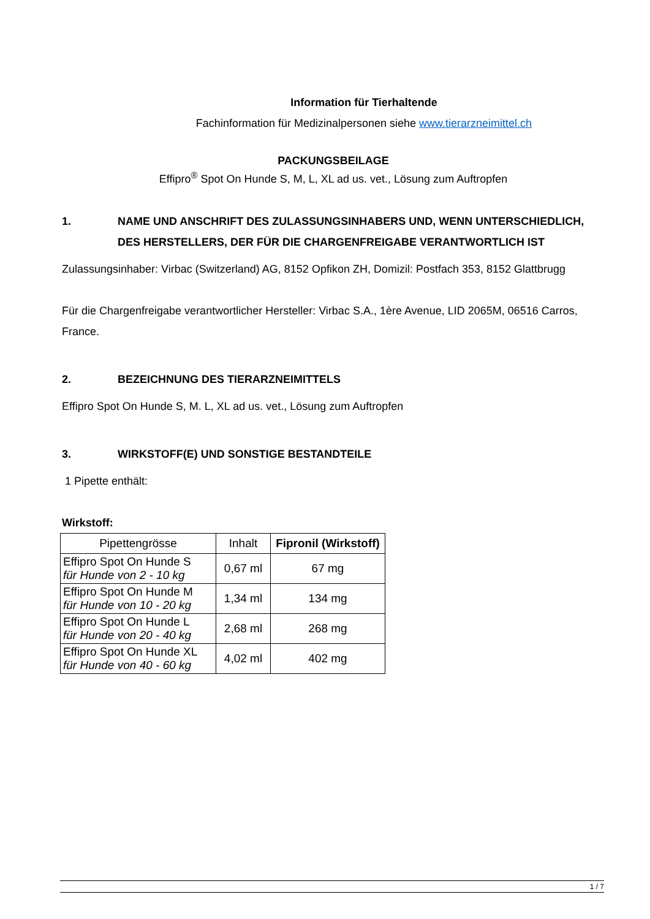Information für Tierhaltende
Fachinformation für Medizinalpersonen siehe www.tierarzneimittel.ch
PACKUNGSBEILAGE
Effipro<sup>®</sup> Spot On Hunde S, M, L, XL ad us. vet., Lösung zum Auftropfen
1. NAME UND ANSCHRIFT DES ZULASSUNGSINHABERS UND, WENN UNTERSCHIEDLICH, DES HERSTELLERS, DER FÜR DIE CHARGENFREIGABE VERANTWORTLICH IST
Zulassungsinhaber: Virbac (Switzerland) AG, 8152 Opfikon ZH, Domizil: Postfach 353, 8152 Glattbrugg
Für die Chargenfreigabe verantwortlicher Hersteller: Virbac S.A., 1ère Avenue, LID 2065M, 06516 Carros, France.
2. BEZEICHNUNG DES TIERARZNEIMITTELS
Effipro Spot On Hunde S, M. L, XL ad us. vet., Lösung zum Auftropfen
3. WIRKSTOFF(E) UND SONSTIGE BESTANDTEILE
1 Pipette enthält:
Wirkstoff:
| Pipettengrösse | Inhalt | Fipronil (Wirkstoff) |
| --- | --- | --- |
| Effipro Spot On Hunde S für Hunde von 2 - 10 kg | 0,67 ml | 67 mg |
| Effipro Spot On Hunde M für Hunde von 10 - 20 kg | 1,34 ml | 134 mg |
| Effipro Spot On Hunde L für Hunde von 20 - 40 kg | 2,68 ml | 268 mg |
| Effipro Spot On Hunde XL für Hunde von 40 - 60 kg | 4,02 ml | 402 mg |
1 / 7